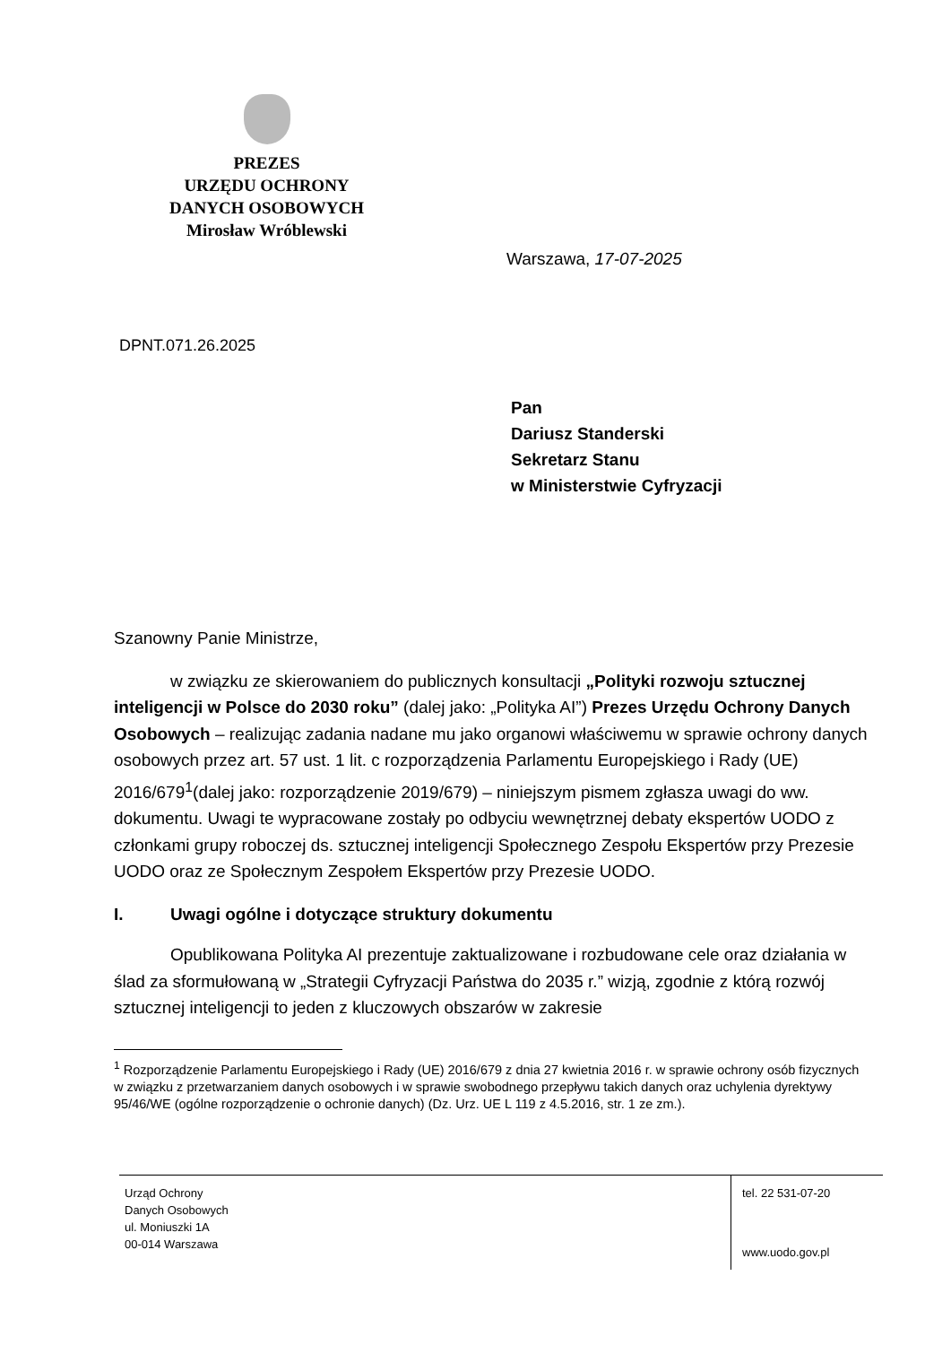PREZES
URZĘDU OCHRONY
DANYCH OSOBOWYCH
Mirosław Wróblewski
Warszawa, 17-07-2025
DPNT.071.26.2025
Pan
Dariusz Standerski
Sekretarz Stanu
w Ministerstwie Cyfryzacji
Szanowny Panie Ministrze,
w związku ze skierowaniem do publicznych konsultacji „Polityki rozwoju sztucznej inteligencji w Polsce do 2030 roku” (dalej jako: „Polityka AI”) Prezes Urzędu Ochrony Danych Osobowych – realizując zadania nadane mu jako organowi właściwemu w sprawie ochrony danych osobowych przez art. 57 ust. 1 lit. c rozporządzenia Parlamentu Europejskiego i Rady (UE) 2016/679<sup>1</sup>(dalej jako: rozporządzenie 2019/679) – niniejszym pismem zgłasza uwagi do ww. dokumentu. Uwagi te wypracowane zostały po odbyciu wewnętrznej debaty ekspertów UODO z członkami grupy roboczej ds. sztucznej inteligencji Społecznego Zespołu Ekspertów przy Prezesie UODO oraz ze Społecznym Zespołem Ekspertów przy Prezesie UODO.
I. Uwagi ogólne i dotyczące struktury dokumentu
Opublikowana Polityka AI prezentuje zaktualizowane i rozbudowane cele oraz działania w ślad za sformułowaną w „Strategii Cyfryzacji Państwa do 2035 r.” wizją, zgodnie z którą rozwój sztucznej inteligencji to jeden z kluczowych obszarów w zakresie
<sup>1</sup> Rozporządzenie Parlamentu Europejskiego i Rady (UE) 2016/679 z dnia 27 kwietnia 2016 r. w sprawie ochrony osób fizycznych w związku z przetwarzaniem danych osobowych i w sprawie swobodnego przepływu takich danych oraz uchylenia dyrektywy 95/46/WE (ogólne rozporządzenie o ochronie danych) (Dz. Urz. UE L 119 z 4.5.2016, str. 1 ze zm.).
Urząd Ochrony
Danych Osobowych
ul. Moniuszki 1A
00-014 Warszawa
tel. 22 531-07-20
www.uodo.gov.pl